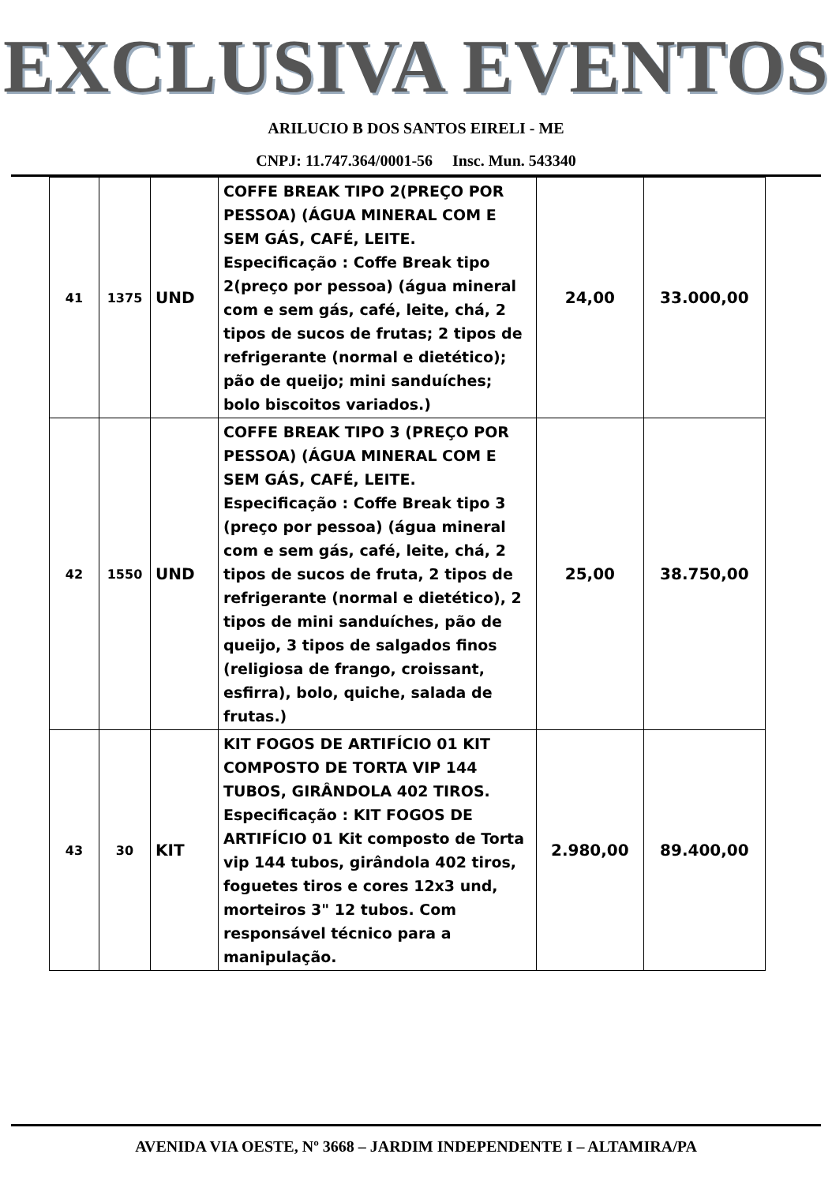EXCLUSIVA EVENTOS
ARILUCIO B DOS SANTOS EIRELI - ME
CNPJ: 11.747.364/0001-56 Insc. Mun. 543340
| 41 | 1375 | UND | COFFE BREAK TIPO 2(PREÇO POR PESSOA) (ÁGUA MINERAL COM E SEM GÁS, CAFÉ, LEITE. Especificação : Coffe Break tipo 2(preço por pessoa) (água mineral com e sem gás, café, leite, chá, 2 tipos de sucos de frutas; 2 tipos de refrigerante (normal e dietético); pão de queijo; mini sanduíches; bolo biscoitos variados.) | 24,00 | 33.000,00 |
| 42 | 1550 | UND | COFFE BREAK TIPO 3 (PREÇO POR PESSOA) (ÁGUA MINERAL COM E SEM GÁS, CAFÉ, LEITE. Especificação : Coffe Break tipo 3 (preço por pessoa) (água mineral com e sem gás, café, leite, chá, 2 tipos de sucos de fruta, 2 tipos de refrigerante (normal e dietético), 2 tipos de mini sanduíches, pão de queijo, 3 tipos de salgados finos (religiosa de frango, croissant, esfirra), bolo, quiche, salada de frutas.) | 25,00 | 38.750,00 |
| 43 | 30 | KIT | KIT FOGOS DE ARTIFÍCIO 01 KIT COMPOSTO DE TORTA VIP 144 TUBOS, GIRÂNDOLA 402 TIROS. Especificação : KIT FOGOS DE ARTIFÍCIO 01 Kit composto de Torta vip 144 tubos, girândola 402 tiros, foguetes tiros e cores 12x3 und, morteiros 3" 12 tubos. Com responsável técnico para a manipulação. | 2.980,00 | 89.400,00 |
AVENIDA VIA OESTE, Nº 3668 – JARDIM INDEPENDENTE I – ALTAMIRA/PA